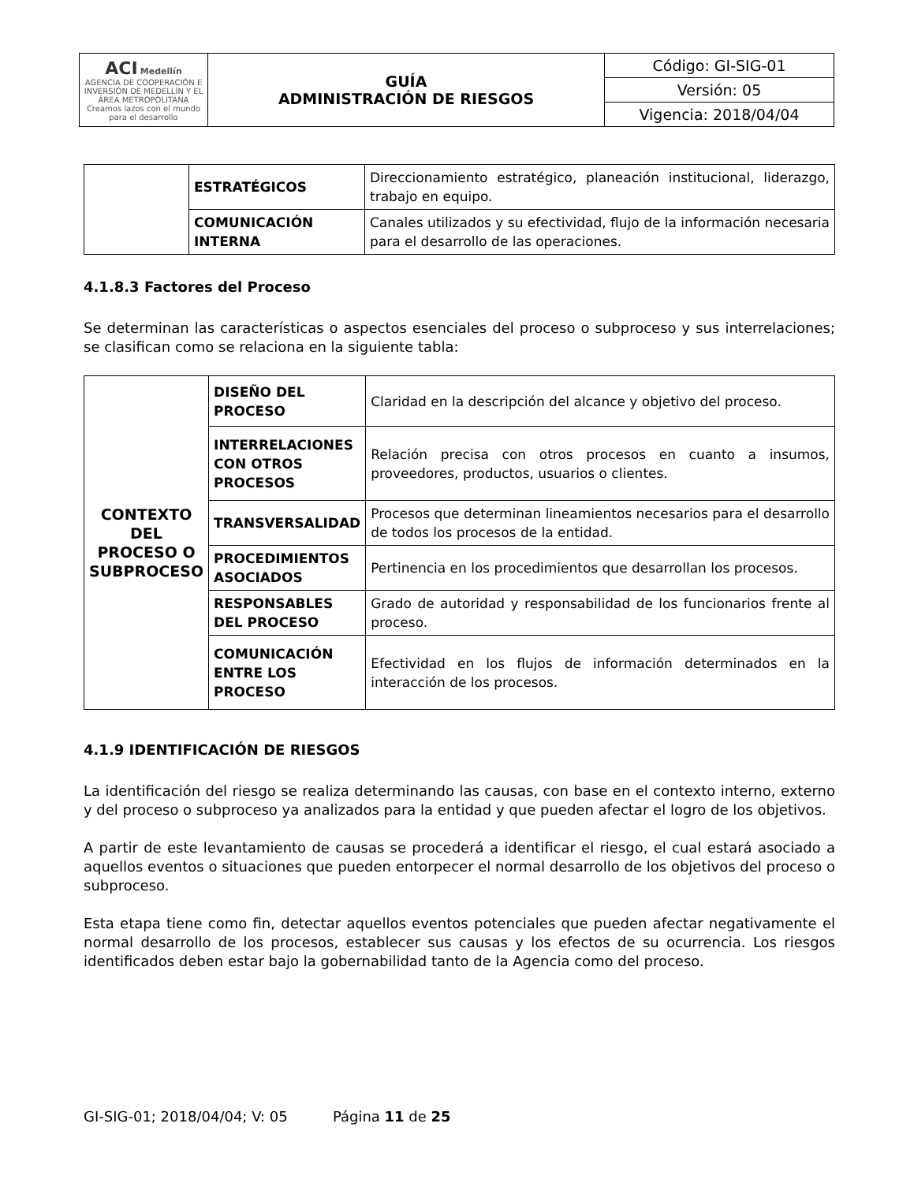| ACI Medellín AGENCIA DE COOPERACIÓN E INVERSIÓN DE MEDELLÍN Y EL ÁREA METROPOLITANA Creamos lazos con el mundo para el desarrollo | GUÍA ADMINISTRACIÓN DE RIESGOS | Código: GI-SIG-01 |
| | | Versión: 05 |
| | | Vigencia: 2018/04/04 |
| | ESTRATÉGICOS | Direccionamiento estratégico, planeación institucional, liderazgo, trabajo en equipo. |
| | COMUNICACIÓN INTERNA | Canales utilizados y su efectividad, flujo de la información necesaria para el desarrollo de las operaciones. |
4.1.8.3 Factores del Proceso
Se determinan las características o aspectos esenciales del proceso o subproceso y sus interrelaciones; se clasifican como se relaciona en la siguiente tabla:
| CONTEXTO DEL PROCESO O SUBPROCESO | DISEÑO DEL PROCESO | Claridad en la descripción del alcance y objetivo del proceso. |
| | INTERRELACIONES CON OTROS PROCESOS | Relación precisa con otros procesos en cuanto a insumos, proveedores, productos, usuarios o clientes. |
| | TRANSVERSALIDAD | Procesos que determinan lineamientos necesarios para el desarrollo de todos los procesos de la entidad. |
| | PROCEDIMIENTOS ASOCIADOS | Pertinencia en los procedimientos que desarrollan los procesos. |
| | RESPONSABLES DEL PROCESO | Grado de autoridad y responsabilidad de los funcionarios frente al proceso. |
| | COMUNICACIÓN ENTRE LOS PROCESO | Efectividad en los flujos de información determinados en la interacción de los procesos. |
4.1.9 IDENTIFICACIÓN DE RIESGOS
La identificación del riesgo se realiza determinando las causas, con base en el contexto interno, externo y del proceso o subproceso ya analizados para la entidad y que pueden afectar el logro de los objetivos.
A partir de este levantamiento de causas se procederá a identificar el riesgo, el cual estará asociado a aquellos eventos o situaciones que pueden entorpecer el normal desarrollo de los objetivos del proceso o subproceso.
Esta etapa tiene como fin, detectar aquellos eventos potenciales que pueden afectar negativamente el normal desarrollo de los procesos, establecer sus causas y los efectos de su ocurrencia. Los riesgos identificados deben estar bajo la gobernabilidad tanto de la Agencia como del proceso.
GI-SIG-01; 2018/04/04; V: 05 Página 11 de 25